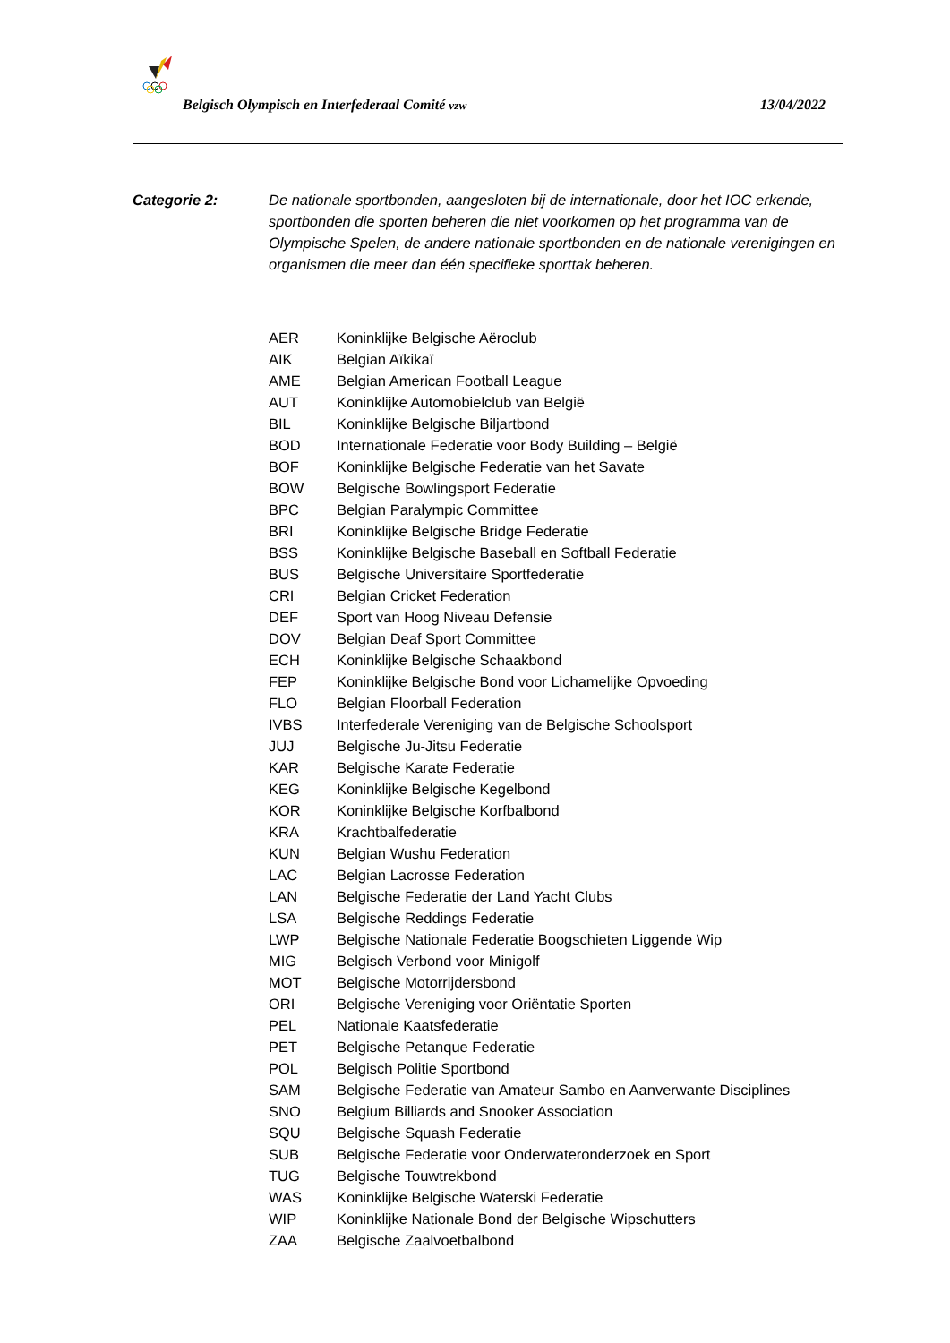Belgisch Olympisch en Interfederaal Comité vzw 13/04/2022
Categorie 2: De nationale sportbonden, aangesloten bij de internationale, door het IOC erkende, sportbonden die sporten beheren die niet voorkomen op het programma van de Olympische Spelen, de andere nationale sportbonden en de nationale verenigingen en organismen die meer dan één specifieke sporttak beheren.
| AER | Koninklijke Belgische Aëroclub |
| AIK | Belgian Aïkikaï |
| AME | Belgian American Football League |
| AUT | Koninklijke Automobielclub van België |
| BIL | Koninklijke Belgische Biljartbond |
| BOD | Internationale Federatie voor Body Building – België |
| BOF | Koninklijke Belgische Federatie van het Savate |
| BOW | Belgische Bowlingsport Federatie |
| BPC | Belgian Paralympic Committee |
| BRI | Koninklijke Belgische Bridge Federatie |
| BSS | Koninklijke Belgische Baseball en Softball Federatie |
| BUS | Belgische Universitaire Sportfederatie |
| CRI | Belgian Cricket Federation |
| DEF | Sport van Hoog Niveau Defensie |
| DOV | Belgian Deaf Sport Committee |
| ECH | Koninklijke Belgische Schaakbond |
| FEP | Koninklijke Belgische Bond voor Lichamelijke Opvoeding |
| FLO | Belgian Floorball Federation |
| IVBS | Interfederale Vereniging van de Belgische Schoolsport |
| JUJ | Belgische Ju-Jitsu Federatie |
| KAR | Belgische Karate Federatie |
| KEG | Koninklijke Belgische Kegelbond |
| KOR | Koninklijke Belgische Korfbalbond |
| KRA | Krachtbalfederatie |
| KUN | Belgian Wushu Federation |
| LAC | Belgian Lacrosse Federation |
| LAN | Belgische Federatie der Land Yacht Clubs |
| LSA | Belgische Reddings Federatie |
| LWP | Belgische Nationale Federatie Boogschieten Liggende Wip |
| MIG | Belgisch Verbond voor Minigolf |
| MOT | Belgische Motorrijdersbond |
| ORI | Belgische Vereniging voor Oriëntatie Sporten |
| PEL | Nationale Kaatsfederatie |
| PET | Belgische Petanque Federatie |
| POL | Belgisch Politie Sportbond |
| SAM | Belgische Federatie van Amateur Sambo en Aanverwante Disciplines |
| SNO | Belgium Billiards and Snooker Association |
| SQU | Belgische Squash Federatie |
| SUB | Belgische Federatie voor Onderwateronderzoek en Sport |
| TUG | Belgische Touwtrekbond |
| WAS | Koninklijke Belgische Waterski Federatie |
| WIP | Koninklijke Nationale Bond der Belgische Wipschutters |
| ZAA | Belgische Zaalvoetbalbond |